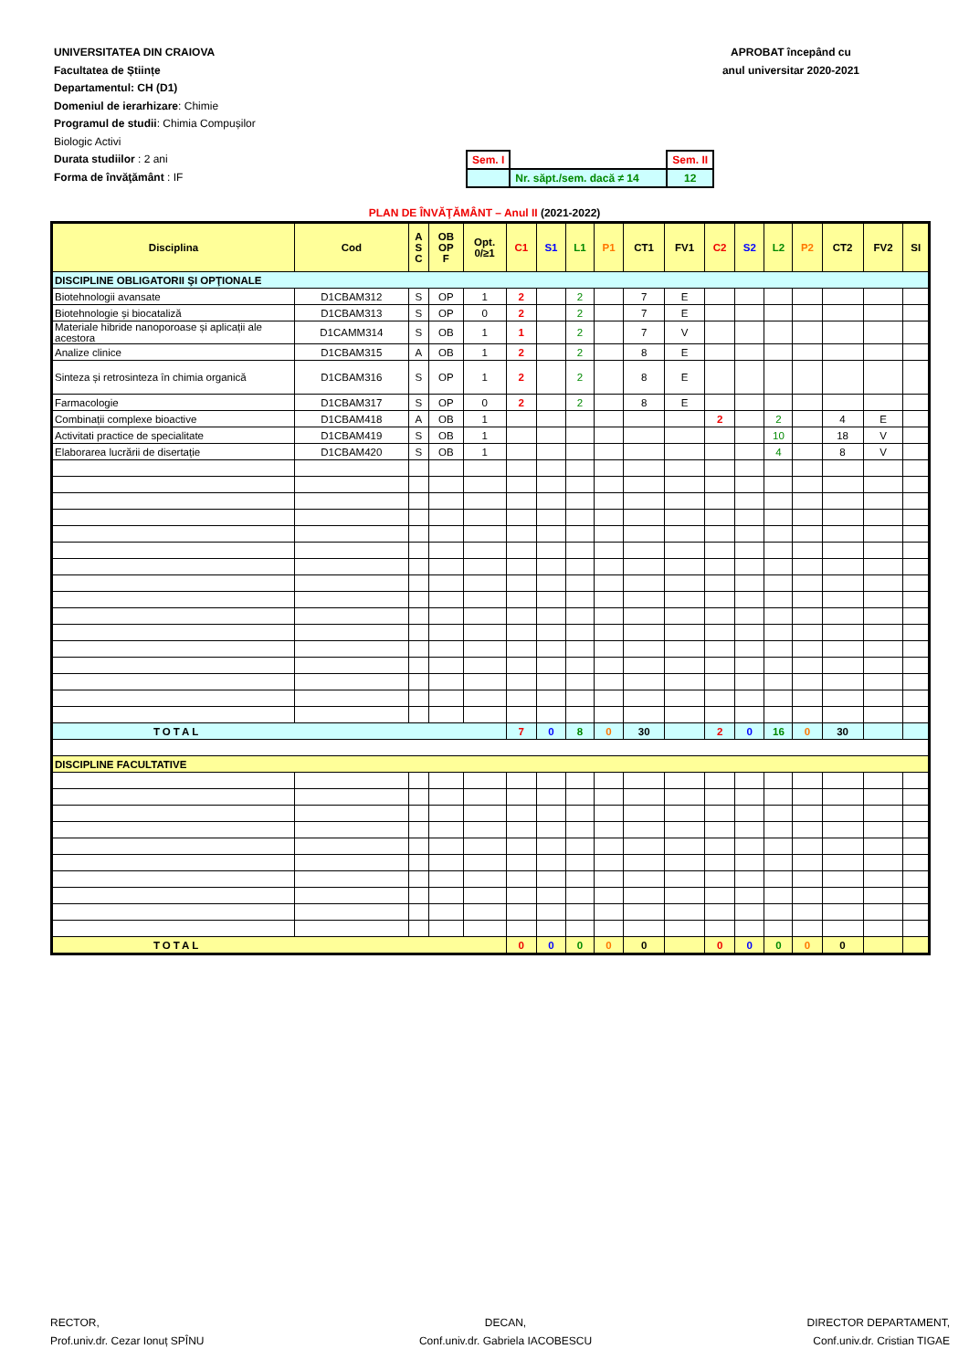UNIVERSITATEA DIN CRAIOVA
Facultatea de Științe
Departamentul: CH (D1)
Domeniul de ierarhizare: Chimie
Programul de studii: Chimia Compușilor
Biologic Activi
Durata studiilor : 2 ani
Forma de învăţământ : IF
APROBAT începând cu
anul universitar 2020-2021
| Sem. I | | Sem. II |
| | Nr. săpt./sem. dacă ≠ 14 | 12 |
PLAN DE ÎNVĂŢĂMÂNT – Anul II (2021-2022)
| Disciplina | Cod | A S C | OB OP F | Opt. 0/≥1 | C1 | S1 | L1 | P1 | CT1 | FV1 | C2 | S2 | L2 | P2 | CT2 | FV2 | SI |
| --- | --- | --- | --- | --- | --- | --- | --- | --- | --- | --- | --- | --- | --- | --- | --- | --- | --- |
| DISCIPLINE OBLIGATORII ŞI OPŢIONALE | | | | | | | | | | | | | | | | | |
| Biotehnologii avansate | D1CBAM312 | S | OP | 1 | 2 | | 2 | | 7 | E | | | | | | | |
| Biotehnologie și biocataliză | D1CBAM313 | S | OP | 0 | 2 | | 2 | | 7 | E | | | | | | | |
| Materiale hibride nanoporoase și aplicații ale acestora | D1CAMM314 | S | OB | 1 | 1 | | 2 | | 7 | V | | | | | | | |
| Analize clinice | D1CBAM315 | A | OB | 1 | 2 | | 2 | | 8 | E | | | | | | | |
| Sinteza și retrosinteza în chimia organică | D1CBAM316 | S | OP | 1 | 2 | | 2 | | 8 | E | | | | | | | |
| Farmacologie | D1CBAM317 | S | OP | 0 | 2 | | 2 | | 8 | E | | | | | | | |
| Combinații complexe bioactive | D1CBAM418 | A | OB | 1 | | | | | | | 2 | | 2 | | 4 | E | |
| Activitati practice de specialitate | D1CBAM419 | S | OB | 1 | | | | | | | | | 10 | | 18 | V | |
| Elaborarea lucrării de disertație | D1CBAM420 | S | OB | 1 | | | | | | | | | 4 | | 8 | V | |
| TOTAL | | | | | 7 | 0 | 8 | 0 | 30 | | 2 | 0 | 16 | 0 | 30 | | |
| DISCIPLINE FACULTATIVE | | | | | | | | | | | | | | | | | |
| TOTAL | | | | | 0 | 0 | 0 | 0 | 0 | | 0 | 0 | 0 | 0 | 0 | | |
RECTOR,
Prof.univ.dr. Cezar Ionuț SPÎNU
DECAN,
Conf.univ.dr. Gabriela IACOBESCU
DIRECTOR DEPARTAMENT,
Conf.univ.dr. Cristian TIGAE